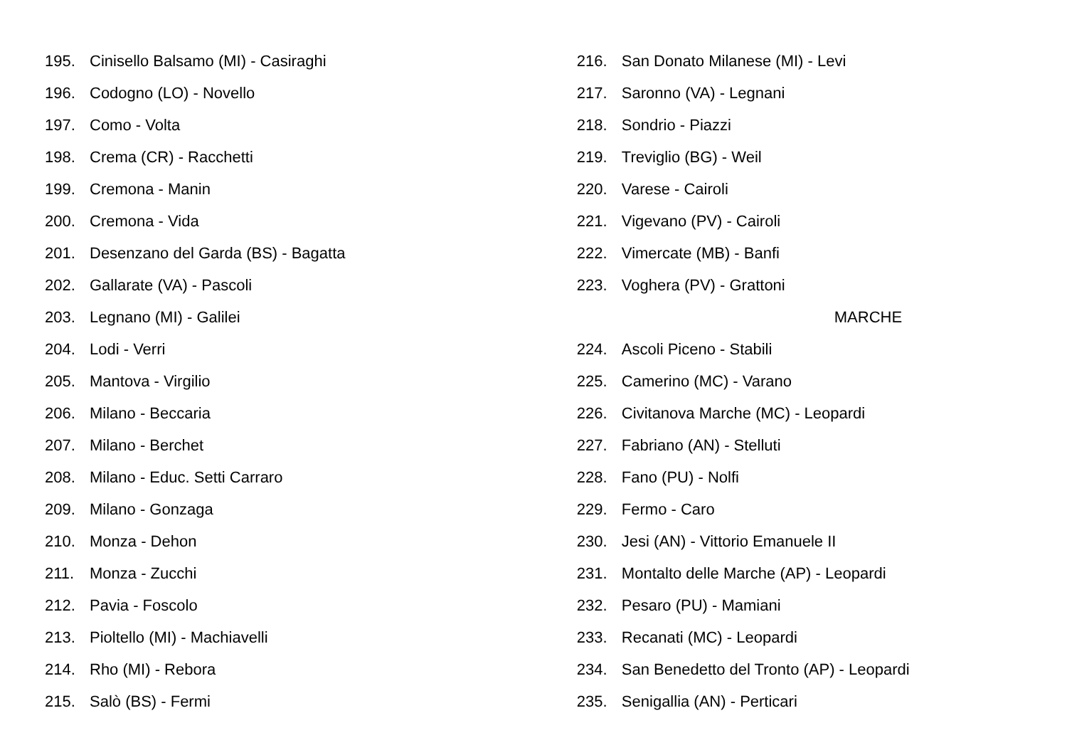195. Cinisello Balsamo (MI) - Casiraghi
196. Codogno (LO) - Novello
197. Como - Volta
198. Crema (CR) - Racchetti
199. Cremona - Manin
200. Cremona - Vida
201. Desenzano del Garda (BS) - Bagatta
202. Gallarate (VA) - Pascoli
203. Legnano (MI) - Galilei
204. Lodi - Verri
205. Mantova - Virgilio
206. Milano - Beccaria
207. Milano - Berchet
208. Milano - Educ. Setti Carraro
209. Milano - Gonzaga
210. Monza - Dehon
211. Monza - Zucchi
212. Pavia - Foscolo
213. Pioltello (MI) - Machiavelli
214. Rho (MI) - Rebora
215. Salò (BS) - Fermi
216. San Donato Milanese (MI) - Levi
217. Saronno (VA) - Legnani
218. Sondrio - Piazzi
219. Treviglio (BG) - Weil
220. Varese - Cairoli
221. Vigevano (PV) - Cairoli
222. Vimercate (MB) - Banfi
223. Voghera (PV) - Grattoni
MARCHE
224. Ascoli Piceno - Stabili
225. Camerino (MC) - Varano
226. Civitanova Marche (MC) - Leopardi
227. Fabriano (AN) - Stelluti
228. Fano (PU) - Nolfi
229. Fermo - Caro
230. Jesi (AN) - Vittorio Emanuele II
231. Montalto delle Marche (AP) - Leopardi
232. Pesaro (PU) - Mamiani
233. Recanati (MC) - Leopardi
234. San Benedetto del Tronto (AP) - Leopardi
235. Senigallia (AN) - Perticari